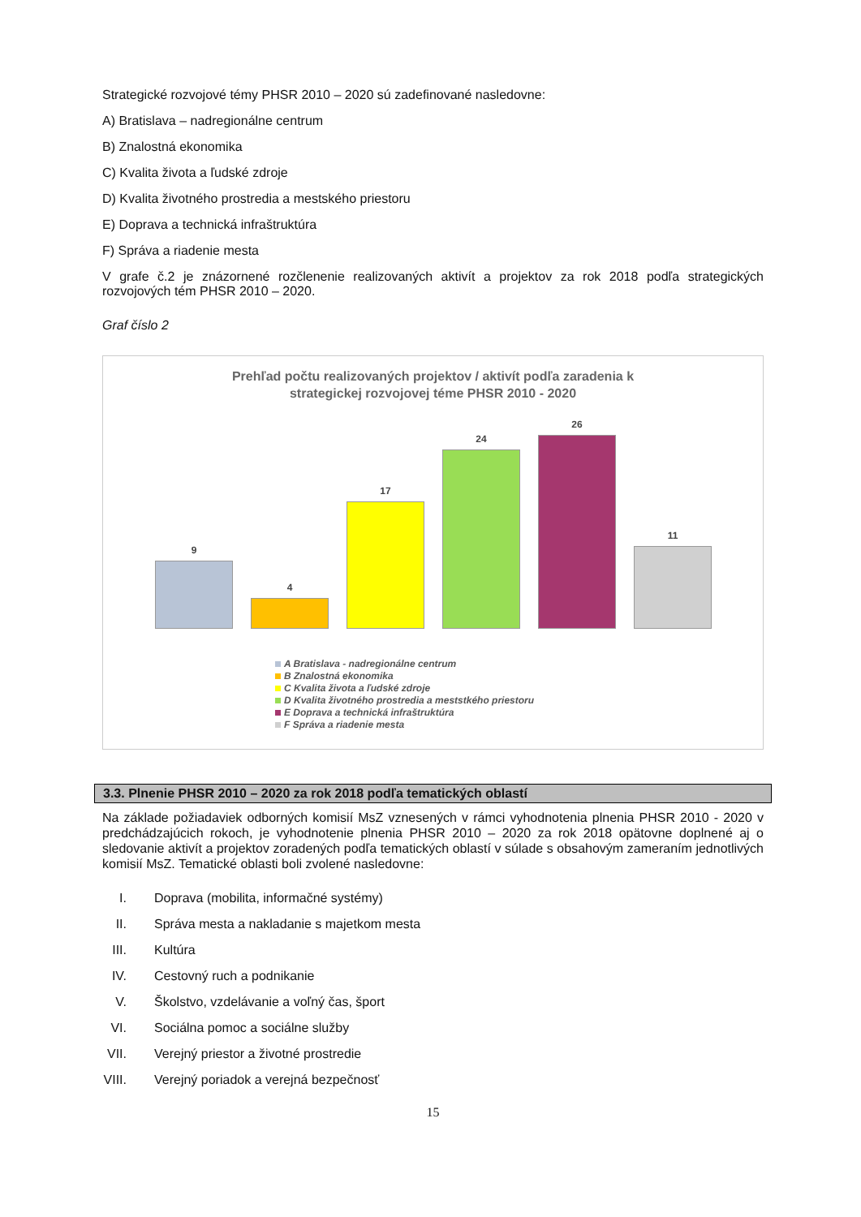Strategické rozvojové témy PHSR 2010 – 2020 sú zadefinované nasledovne:
A) Bratislava – nadregionálne centrum
B) Znalostná ekonomika
C) Kvalita života a ľudské zdroje
D) Kvalita životného prostredia a mestského priestoru
E) Doprava a technická infraštruktúra
F) Správa a riadenie mesta
V grafe č.2 je znázornené rozčlenenie realizovaných aktivít a projektov za rok 2018 podľa strategických rozvojových tém PHSR 2010 – 2020.
Graf číslo 2
Prehľad počtu realizovaných projektov / aktivít podľa zaradenia k
strategickej rozvojovej téme PHSR 2010 - 2020
9
4
17
24
26
11
A Bratislava - nadregionálne centrum
B Znalostná ekonomika
C Kvalita života a ľudské zdroje
D Kvalita životného prostredia a meststkého priestoru
E Doprava a technická infraštruktúra
F Správa a riadenie mesta
3.3. Plnenie PHSR 2010 – 2020 za rok 2018 podľa tematických oblastí
Na základe požiadaviek odborných komisií MsZ vznesených v rámci vyhodnotenia plnenia PHSR 2010 - 2020 v predchádzajúcich rokoch, je vyhodnotenie plnenia PHSR 2010 – 2020 za rok 2018 opätovne doplnené aj o sledovanie aktivít a projektov zoradených podľa tematických oblastí v súlade s obsahovým zameraním jednotlivých komisií MsZ. Tematické oblasti boli zvolené nasledovne:
I. Doprava (mobilita, informačné systémy)
II. Správa mesta a nakladanie s majetkom mesta
III. Kultúra
IV. Cestovný ruch a podnikanie
V. Školstvo, vzdelávanie a voľný čas, šport
VI. Sociálna pomoc a sociálne služby
VII. Verejný priestor a životné prostredie
VIII. Verejný poriadok a verejná bezpečnosť
15